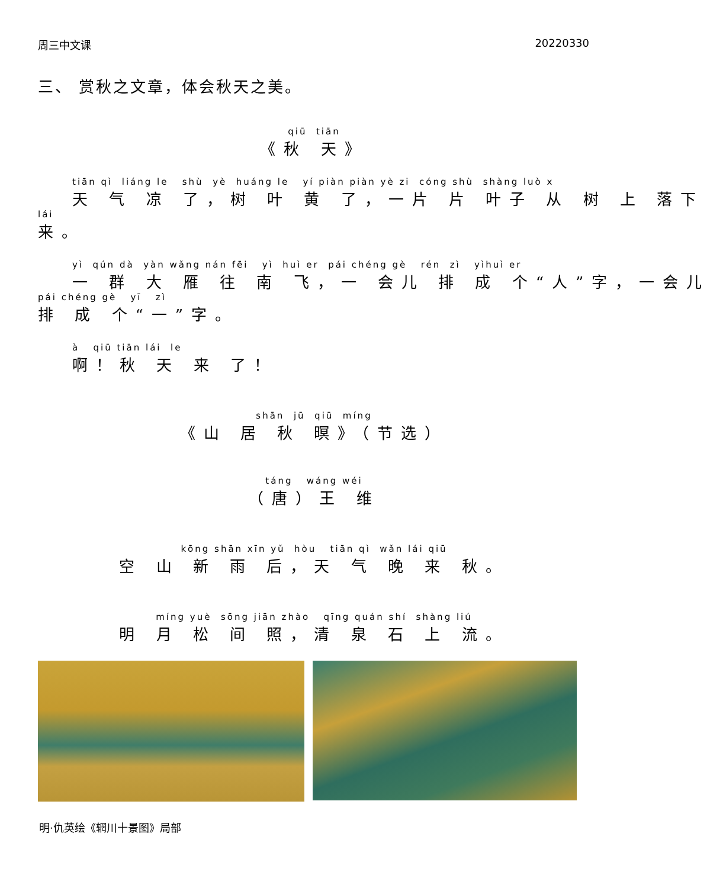周三中文课 20220330
三、 赏秋之文章，体会秋天之美。
qiū tiān
《秋 天》
tiān qì liáng le shù yè huáng le yí piàn piàn yè zi cóng shù shàng luò x
天 气 凉 了，树 叶 黄 了，一片 片 叶子 从 树 上 落下
lái
来。
yì qún dà yàn wǎng nán fēi yì huì er pái chéng gè rén zì yìhuì er
一 群 大 雁 往 南 飞，一 会儿 排 成 个“人”字，一会儿
pái chéng gè yī zì
排 成 个“一”字。
à qiū tiān lái le
啊！秋 天 来 了！
shān jū qiū míng
《山 居 秋 暝》（节选）
táng wáng wéi
（唐）王 维
kōng shān xīn yǔ hòu tiān qì wǎn lái qiū
空 山 新 雨 后，天 气 晚 来 秋。
míng yuè sōng jiān zhào qīng quán shí shàng liú
明 月 松 间 照，清 泉 石 上 流。
明·仇英绘《辋川十景图》局部